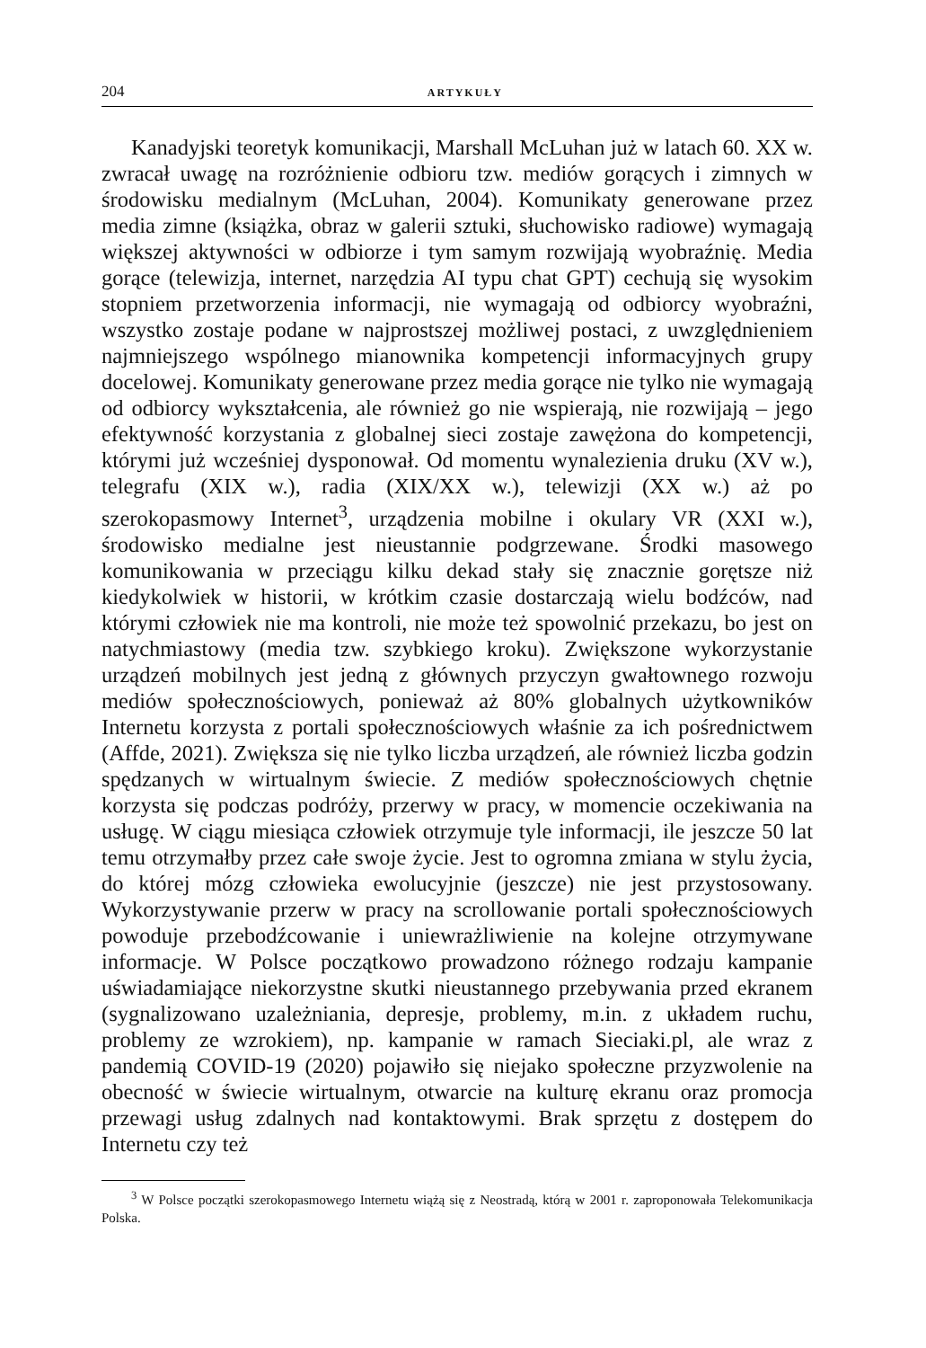204 ARTYKUŁY
Kanadyjski teoretyk komunikacji, Marshall McLuhan już w latach 60. XX w. zwracał uwagę na rozróżnienie odbioru tzw. mediów gorących i zimnych w środowisku medialnym (McLuhan, 2004). Komunikaty generowane przez media zimne (książka, obraz w galerii sztuki, słuchowisko radiowe) wymagają większej aktywności w odbiorze i tym samym rozwijają wyobraźnię. Media gorące (telewizja, internet, narzędzia AI typu chat GPT) cechują się wysokim stopniem przetworzenia informacji, nie wymagają od odbiorcy wyobraźni, wszystko zostaje podane w najprostszej możliwej postaci, z uwzględnieniem najmniejszego wspólnego mianownika kompetencji informacyjnych grupy docelowej. Komunikaty generowane przez media gorące nie tylko nie wymagają od odbiorcy wykształcenia, ale również go nie wspierają, nie rozwijają – jego efektywność korzystania z globalnej sieci zostaje zawężona do kompetencji, którymi już wcześniej dysponował. Od momentu wynalezienia druku (XV w.), telegrafu (XIX w.), radia (XIX/XX w.), telewizji (XX w.) aż po szerokopasmowy Internet<sup>3</sup>, urządzenia mobilne i okulary VR (XXI w.), środowisko medialne jest nieustannie podgrzewane. Środki masowego komunikowania w przeciągu kilku dekad stały się znacznie gorętsze niż kiedykolwiek w historii, w krótkim czasie dostarczają wielu bodźców, nad którymi człowiek nie ma kontroli, nie może też spowolnić przekazu, bo jest on natychmiastowy (media tzw. szybkiego kroku). Zwiększone wykorzystanie urządzeń mobilnych jest jedną z głównych przyczyn gwałtownego rozwoju mediów społecznościowych, ponieważ aż 80% globalnych użytkowników Internetu korzysta z portali społecznościowych właśnie za ich pośrednictwem (Affde, 2021). Zwiększa się nie tylko liczba urządzeń, ale również liczba godzin spędzanych w wirtualnym świecie. Z mediów społecznościowych chętnie korzysta się podczas podróży, przerwy w pracy, w momencie oczekiwania na usługę. W ciągu miesiąca człowiek otrzymuje tyle informacji, ile jeszcze 50 lat temu otrzymałby przez całe swoje życie. Jest to ogromna zmiana w stylu życia, do której mózg człowieka ewolucyjnie (jeszcze) nie jest przystosowany. Wykorzystywanie przerw w pracy na scrollowanie portali społecznościowych powoduje przebodźcowanie i uniewrażliwienie na kolejne otrzymywane informacje. W Polsce początkowo prowadzono różnego rodzaju kampanie uświadamiające niekorzystne skutki nieustannego przebywania przed ekranem (sygnalizowano uzależniania, depresje, problemy, m.in. z układem ruchu, problemy ze wzrokiem), np. kampanie w ramach Sieciaki.pl, ale wraz z pandemią COVID-19 (2020) pojawiło się niejako społeczne przyzwolenie na obecność w świecie wirtualnym, otwarcie na kulturę ekranu oraz promocja przewagi usług zdalnych nad kontaktowymi. Brak sprzętu z dostępem do Internetu czy też
<sup>3</sup> W Polsce początki szerokopasmowego Internetu wiążą się z Neostradą, którą w 2001 r. zaproponowała Telekomunikacja Polska.